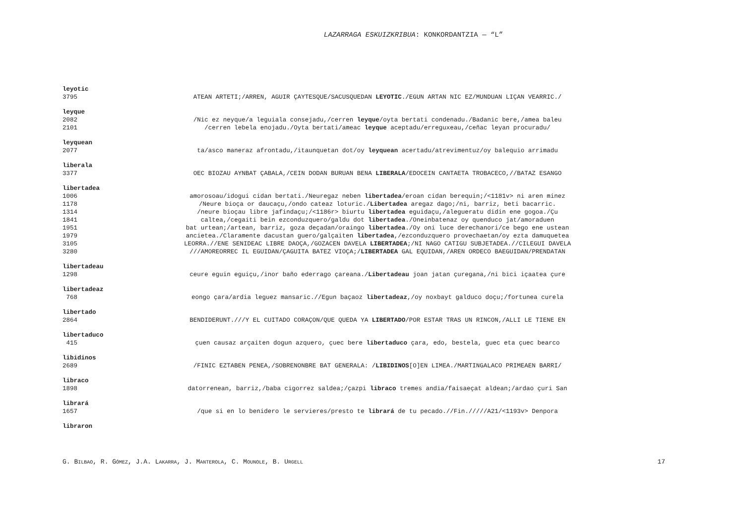LAZARRAGA ESKUIZKRIBUA: KONKORDANTZIA — “L”
leyotic
3795 ATEAN ARTETI;/ARREN, AGUIR ÇAYTESQUE/SACUSQUEDAN LEYOTIC./EGUN ARTAN NIC EZ/MUNDUAN LIÇAN VEARRIC./
leyque
2082 /Nic ez neyque/a leguiala consejadu,/cerren leyque/oyta bertati condenadu./Badanic bere,/amea baleu
2101 /cerren lebela enojadu./Oyta bertati/ameac leyque aceptadu/erreguxeau,/ceñac leyan procuradu/
leyquean
2077 ta/asco maneraz afrontadu,/itaunquetan dot/oy leyquean acertadu/atrevimentuz/oy balequio arrimadu
liberala
3377 OEC BIOZAU AYNBAT ÇABALA,/CEIN DODAN BURUAN BENA LIBERALA/EDOCEIN CANTAETA TROBACECO,//BATAZ ESANGO
libertadea
1006 amorosoau/idogui cidan bertati./Neuregaz neben libertadea/eroan cidan berequin;/<1181v> ni aren minez
1178 /Neure bioça or daucaçu,/ondo cateaz loturic./Libertadea aregaz dago;/ni, barriz, beti bacarric.
1314 /neure bioçau libre jafindaçu;/<1186r> biurtu libertadea eguidaçu,/alegueratu didin ene gogoa./Çu
1841 caltea,/cegaiti bein ezconduzquero/galdu dot libertadea./Oneinbatenaz oy quenduco jat/amoraduen
1951 bat urtean;/artean, barriz, goza deçadan/oraingo libertadea./Oy oni luce derechanori/ce bego ene ustean
1979 ancietea./Claramente dacustan guero/galçaiten libertadea,/ezconduzquero provechaetan/oy ezta damuquetea
3105 LEORRA.//ENE SENIDEAC LIBRE DAOÇA,/GOZACEN DAVELA LIBERTADEA;/NI NAGO CATIGU SUBJETADEA.//CILEGUI DAVELA
3280 ///AMOREORREC IL EGUIDAN/ÇAGUITA BATEZ VIOÇA;/LIBERTADEA GAL EQUIDAN,/AREN ORDECO BAEGUIDAN/PRENDATAN
libertadeau
1298 ceure eguin eguiçu,/inor baño ederrago çareana./Libertadeau joan jatan çuregana,/ni bici içaatea çure
libertadeaz
768 eongo çara/ardia leguez mansaric.//Egun baçaoz libertadeaz,/oy noxbayt galduco doçu;/fortunea curela
libertado
2864 BENDIDERUNT.///Y EL CUITADO CORAÇON/QUE QUEDA YA LIBERTADO/POR ESTAR TRAS UN RINCON,/ALLI LE TIENE EN
libertaduco
415 çuen causaz arçaiten dogun azquero, çuec bere libertaduco çara, edo, bestela, guec eta çuec bearco
libidinos
2689 /FINIC EZTABEN PENEA,/SOBRENONBRE BAT GENERALA: /LIBIDINOS[O]EN LIMEA./MARTINGALACO PRIMEAEN BARRI/
libraco
1898 datorrenean, barriz,/baba cigorrez saldea;/çazpi libraco tremes andia/faisaeçat aldean;/ardao çuri San
librará
1657 /que si en lo benidero le servieres/presto te librará de tu pecado.//Fin./////A21/<1193v> Denpora
libraron
G. BILBAO, R. GÓMEZ, J.A. LAKARRA, J. MANTEROLA, C. MOUNOLE, B. URGELL 17